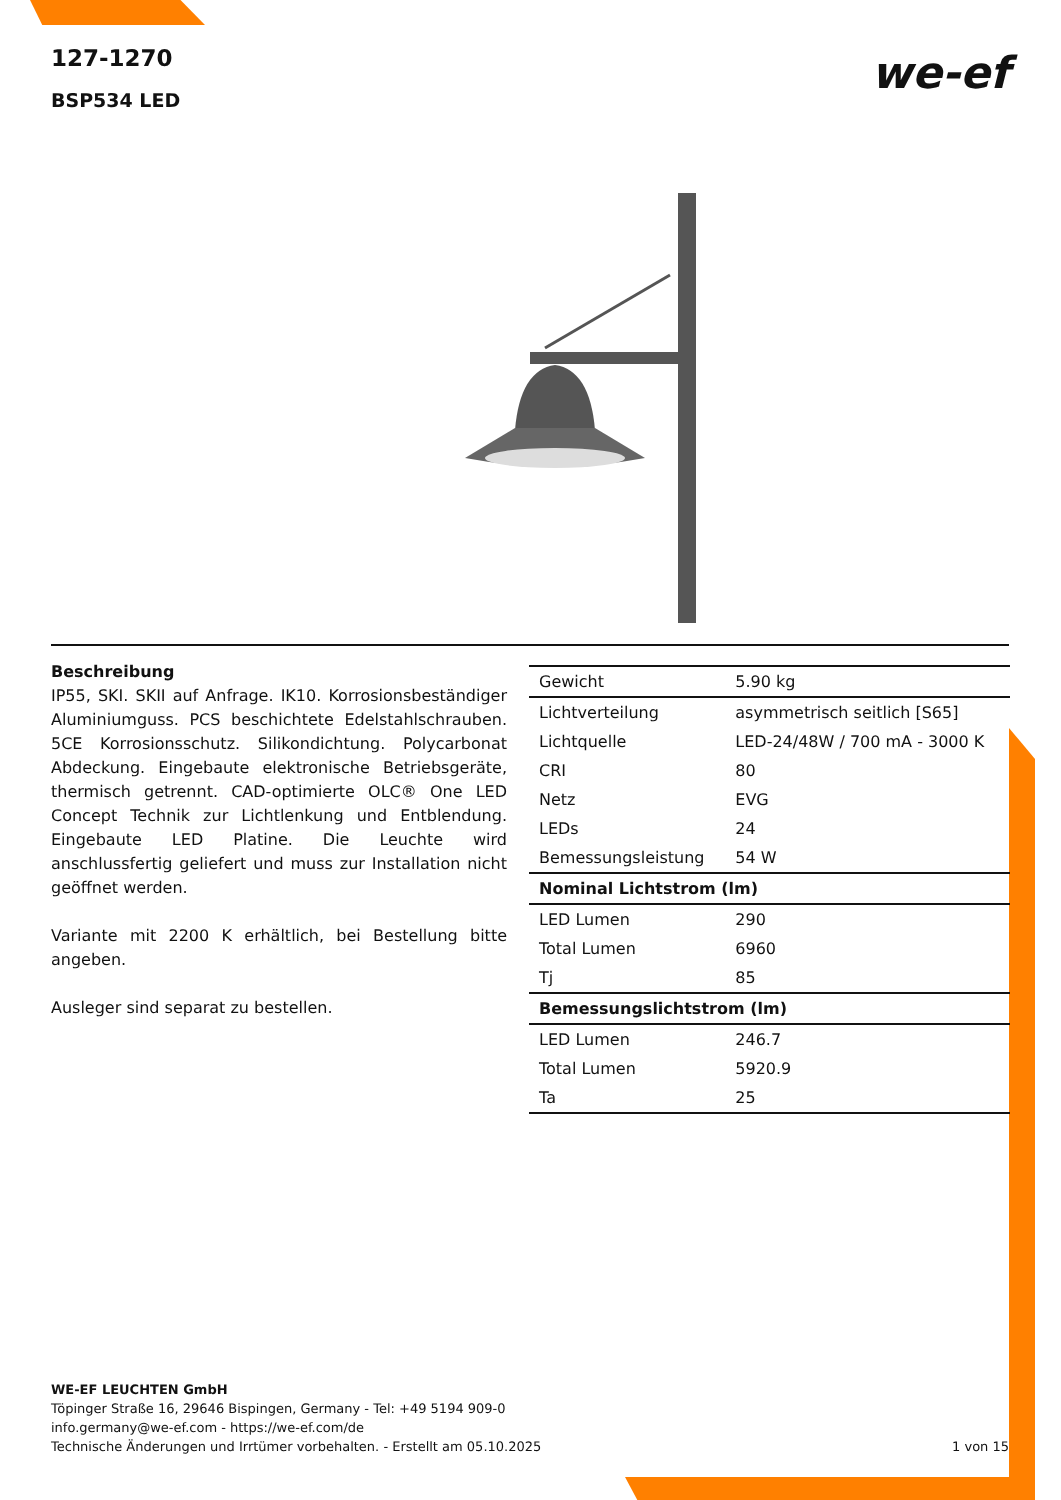127-1270
BSP534 LED
we-ef
Beschreibung
IP55, SKI. SKII auf Anfrage. IK10. Korrosionsbeständiger Aluminiumguss. PCS beschichtete Edelstahlschrauben. 5CE Korrosionsschutz. Silikondichtung. Polycarbonat Abdeckung. Eingebaute elektronische Betriebsgeräte, thermisch getrennt. CAD-optimierte OLC® One LED Concept Technik zur Lichtlenkung und Entblendung. Eingebaute LED Platine. Die Leuchte wird anschlussfertig geliefert und muss zur Installation nicht geöffnet werden.
Variante mit 2200 K erhältlich, bei Bestellung bitte angeben.
Ausleger sind separat zu bestellen.
| Gewicht | 5.90 kg |
| Lichtverteilung | asymmetrisch seitlich [S65] |
| Lichtquelle | LED-24/48W / 700 mA - 3000 K |
| CRI | 80 |
| Netz | EVG |
| LEDs | 24 |
| Bemessungsleistung | 54 W |
| Nominal Lichtstrom (lm) | |
| LED Lumen | 290 |
| Total Lumen | 6960 |
| Tj | 85 |
| Bemessungslichtstrom (lm) | |
| LED Lumen | 246.7 |
| Total Lumen | 5920.9 |
| Ta | 25 |
WE-EF LEUCHTEN GmbH
Töpinger Straße 16, 29646 Bispingen, Germany - Tel: +49 5194 909-0
info.germany@we-ef.com - https://we-ef.com/de
Technische Änderungen und Irrtümer vorbehalten. - Erstellt am 05.10.2025
1 von 15